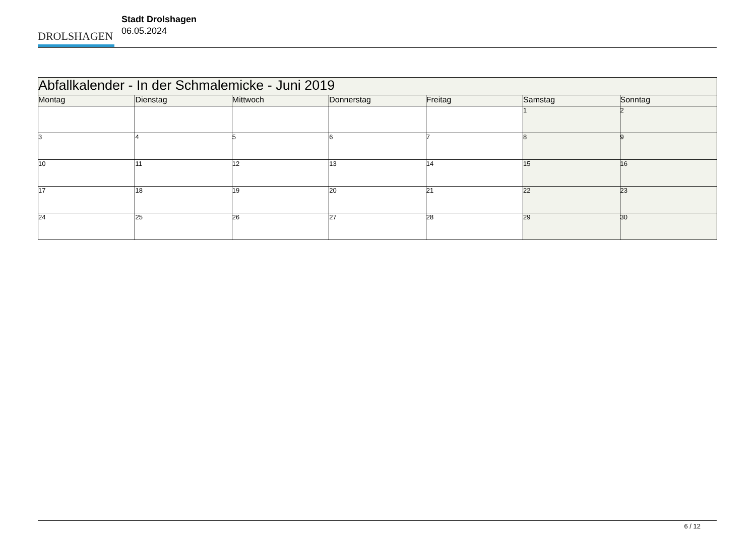DROLSHAGEN
Stadt Drolshagen
06.05.2024
| Abfallkalender - In der Schmalemicke - Juni 2019 | | | | | | |
| --- | --- | --- | --- | --- | --- | --- |
| Montag | Dienstag | Mittwoch | Donnerstag | Freitag | Samstag | Sonntag |
| | | | | | 1 | 2 |
| 3 | 4 | 5 | 6 | 7 | 8 | 9 |
| 10 | 11 | 12 | 13 | 14 | 15 | 16 |
| 17 | 18 | 19 | 20 | 21 | 22 | 23 |
| 24 | 25 | 26 | 27 | 28 | 29 | 30 |
6 / 12